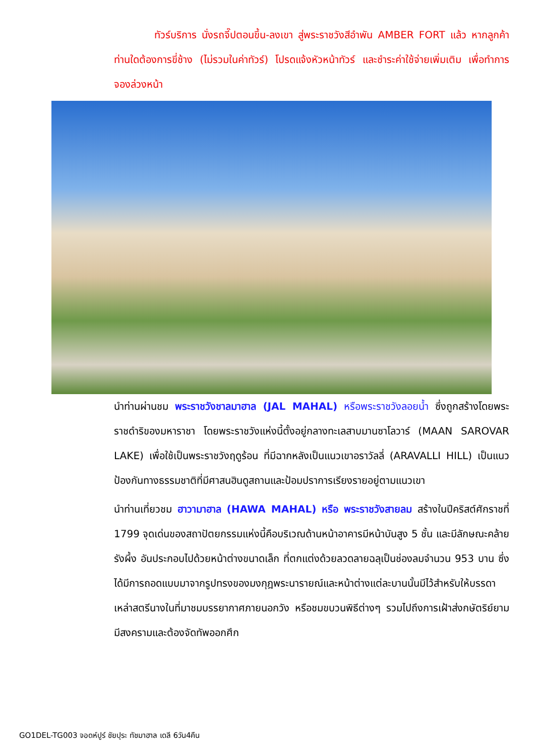ทัวร์บริการ นั่งรถจี๊ปตอนขึ้น-ลงเขา สู่พระราชวังสีอำพัน AMBER FORT แล้ว หากลูกค้าท่านใดต้องการขี่ช้าง (ไม่รวมในค่าทัวร์) โปรดแจ้งหัวหน้าทัวร์ และชำระค่าใช้จ่ายเพิ่มเติม เพื่อทำการจองล่วงหน้า
นำท่านผ่านชม พระราชวังชาลมาฮาล (JAL MAHAL) หรือพระราชวังลอยน้ำ ซึ่งถูกสร้างโดยพระราชดำริของมหาราชา โดยพระราชวังแห่งนี้ตั้งอยู่กลางทะเลสาบมานซาโลวาร์ (MAAN SAROVAR LAKE) เพื่อใช้เป็นพระราชวังฤดูร้อน ที่มีฉากหลังเป็นแนวเขาอราวัลลี่ (ARAVALLI HILL) เป็นแนวป้องกันทางธรรมชาติที่มีศาสนฮินดูสถานและป้อมปราการเรียงรายอยู่ตามแนวเขา
นำท่านเที่ยวชม ฮาวามาฮาล (HAWA MAHAL) หรือ พระราชวังสายลม สร้างในปีคริสต์ศักราชที่ 1799 จุดเด่นของสถาปัตยกรรมแห่งนี้คือบริเวณด้านหน้าอาคารมีหน้าบันสูง 5 ชั้น และมีลักษณะคล้ายรังผึ้ง อันประกอบไปด้วยหน้าต่างขนาดเล็ก ที่ตกแต่งด้วยลวดลายฉลุเป็นช่องลมจำนวน 953 บาน ซึ่งได้มีการถอดแบบมาจากรูปทรงของมงกุฎพระนารายณ์และหน้าต่างแต่ละบานนั้นมีไว้สำหรับให้บรรดาเหล่าสตรีนางในที่มาชมบรรยากาศภายนอกวัง หรือชมขบวนพิธีต่างๆ รวมไปถึงการเฝ้าส่งกษัตริย์ยามมีสงครามและต้องจัดทัพออกศึก
GO1DEL-TG003 จอดห์ปูร์ ชัยปุระ ทัชมาฮาล เดลี 6วัน4คืน